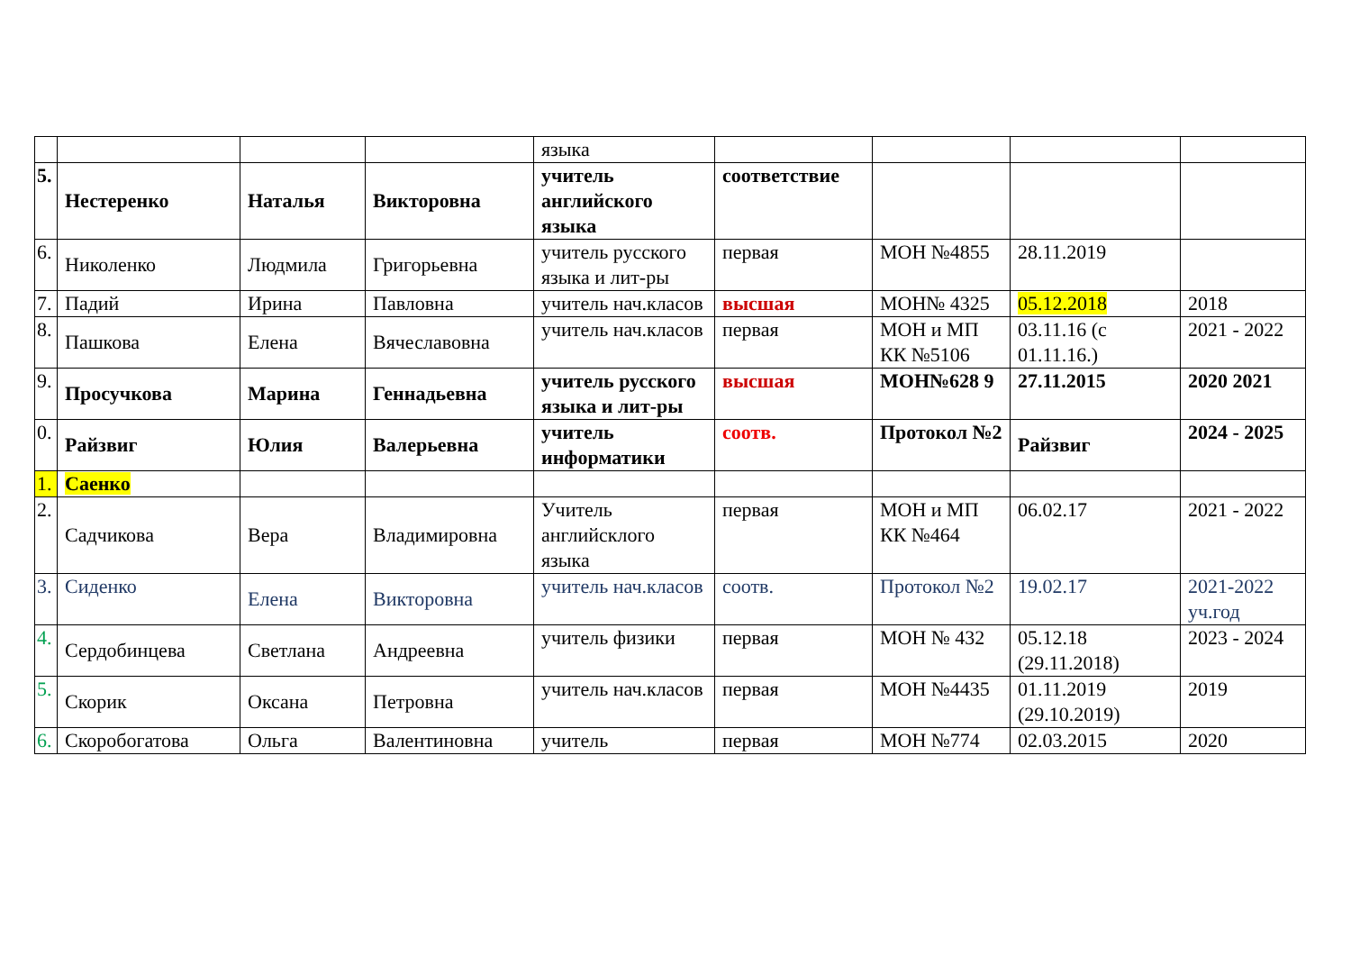| | | | | языка | | | | |
| 5. | Нестеренко | Наталья | Викторовна | учитель английского языка | соответствие | | | |
| 6. | Николенко | Людмила | Григорьевна | учитель русского языка и лит-ры | первая | МОН №4855 | 28.11.2019 | |
| 7. | Падий | Ирина | Павловна | учитель нач.класов | высшая | МОН№ 4325 | 05.12.2018 | 2018 |
| 8. | Пашкова | Елена | Вячеславовна | учитель нач.класов | первая | МОН и МП КК №5106 | 03.11.16 (с 01.11.16.) | 2021 - 2022 |
| 9. | Просучкова | Марина | Геннадьевна | учитель русского языка и лит-ры | высшая | МОН№628 9 | 27.11.2015 | 2020 2021 |
| 0. | Райзвиг | Юлия | Валерьевна | учитель информатики | соотв. | Протокол №2 | Райзвиг | 2024 - 2025 |
| 1. | Саенко | | | | | | | |
| 2. | Садчикова | Вера | Владимировна | Учитель английсклого языка | первая | МОН и МП КК №464 | 06.02.17 | 2021 - 2022 |
| 3. | Сиденко | Елена | Викторовна | учитель нач.класов | соотв. | Протокол №2 | 19.02.17 | 2021-2022 уч.год |
| 4. | Сердобинцева | Светлана | Андреевна | учитель физики | первая | МОН № 432 | 05.12.18 (29.11.2018) | 2023 - 2024 |
| 5. | Скорик | Оксана | Петровна | учитель нач.класов | первая | МОН №4435 | 01.11.2019 (29.10.2019) | 2019 |
| 6. | Скоробогатова | Ольга | Валентиновна | учитель | первая | МОН №774 | 02.03.2015 | 2020 |